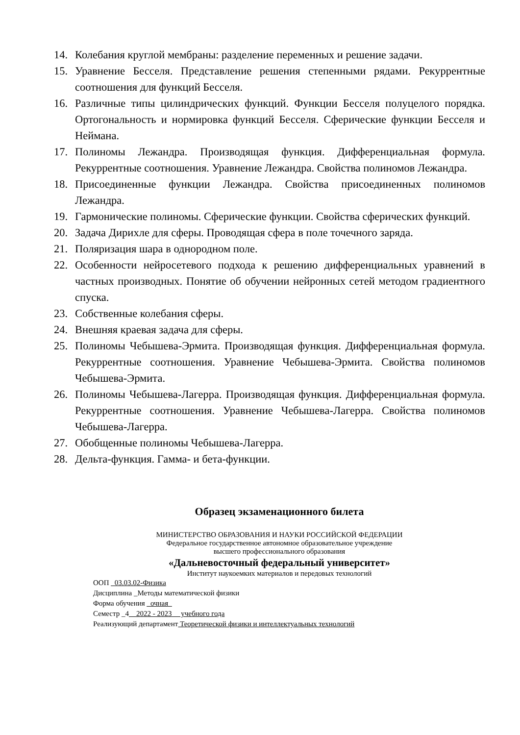14. Колебания круглой мембраны: разделение переменных и решение задачи.
15. Уравнение Бесселя. Представление решения степенными рядами. Рекуррентные соотношения для функций Бесселя.
16. Различные типы цилиндрических функций. Функции Бесселя полуцелого порядка. Ортогональность и нормировка функций Бесселя. Сферические функции Бесселя и Неймана.
17. Полиномы Лежандра. Производящая функция. Дифференциальная формула. Рекуррентные соотношения. Уравнение Лежандра. Свойства полиномов Лежандра.
18. Присоединенные функции Лежандра. Свойства присоединенных полиномов Лежандра.
19. Гармонические полиномы. Сферические функции. Свойства сферических функций.
20. Задача Дирихле для сферы. Проводящая сфера в поле точечного заряда.
21. Поляризация шара в однородном поле.
22. Особенности нейросетевого подхода к решению дифференциальных уравнений в частных производных. Понятие об обучении нейронных сетей методом градиентного спуска.
23. Собственные колебания сферы.
24. Внешняя краевая задача для сферы.
25. Полиномы Чебышева-Эрмита. Производящая функция. Дифференциальная формула. Рекуррентные соотношения. Уравнение Чебышева-Эрмита. Свойства полиномов Чебышева-Эрмита.
26. Полиномы Чебышева-Лагерра. Производящая функция. Дифференциальная формула. Рекуррентные соотношения. Уравнение Чебышева-Лагерра. Свойства полиномов Чебышева-Лагерра.
27. Обобщенные полиномы Чебышева-Лагерра.
28. Дельта-функция. Гамма- и бета-функции.
Образец экзаменационного билета
МИНИСТЕРСТВО ОБРАЗОВАНИЯ И НАУКИ РОССИЙСКОЙ ФЕДЕРАЦИИ
Федеральное государственное автономное образовательное учреждение
высшего профессионального образования
«Дальневосточный федеральный университет»
Институт наукоемких материалов и передовых технологий
ООП _03.03.02-Физика
Дисциплина _Методы математической физики
Форма обучения _очная_
Семестр _4__2022 - 2023__ учебного года
Реализующий департамент Теоретической физики и интеллектуальных технологий